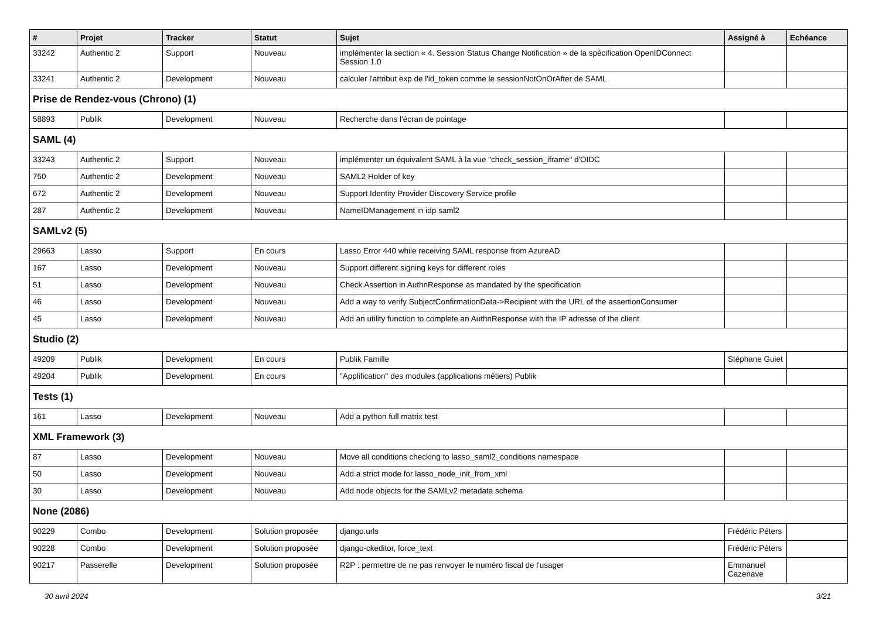| # | Projet | Tracker | Statut | Sujet | Assigné à | Echéance |
| --- | --- | --- | --- | --- | --- | --- |
| 33242 | Authentic 2 | Support | Nouveau | implémenter la section « 4. Session Status Change Notification » de la spécification OpenIDConnect Session 1.0 | | |
| 33241 | Authentic 2 | Development | Nouveau | calculer l'attribut exp de l'id_token comme le sessionNotOnOrAfter de SAML | | |
| Prise de Rendez-vous (Chrono) (1) | | | | | | |
| 58893 | Publik | Development | Nouveau | Recherche dans l'écran de pointage | | |
| SAML (4) | | | | | | |
| 33243 | Authentic 2 | Support | Nouveau | implémenter un équivalent SAML à la vue "check_session_iframe" d'OIDC | | |
| 750 | Authentic 2 | Development | Nouveau | SAML2 Holder of key | | |
| 672 | Authentic 2 | Development | Nouveau | Support Identity Provider Discovery Service profile | | |
| 287 | Authentic 2 | Development | Nouveau | NameIDManagement in idp saml2 | | |
| SAMLv2 (5) | | | | | | |
| 29663 | Lasso | Support | En cours | Lasso Error 440 while receiving SAML response from AzureAD | | |
| 167 | Lasso | Development | Nouveau | Support different signing keys for different roles | | |
| 51 | Lasso | Development | Nouveau | Check Assertion in AuthnResponse as mandated by the specification | | |
| 46 | Lasso | Development | Nouveau | Add a way to verify SubjectConfirmationData->Recipient with the URL of the assertionConsumer | | |
| 45 | Lasso | Development | Nouveau | Add an utility function to complete an AuthnResponse with the IP adresse of the client | | |
| Studio (2) | | | | | | |
| 49209 | Publik | Development | En cours | Publik Famille | Stéphane Guiet | |
| 49204 | Publik | Development | En cours | "Applification" des modules (applications métiers) Publik | | |
| Tests (1) | | | | | | |
| 161 | Lasso | Development | Nouveau | Add a python full matrix test | | |
| XML Framework (3) | | | | | | |
| 87 | Lasso | Development | Nouveau | Move all conditions checking to lasso_saml2_conditions namespace | | |
| 50 | Lasso | Development | Nouveau | Add a strict mode for lasso_node_init_from_xml | | |
| 30 | Lasso | Development | Nouveau | Add node objects for the SAMLv2 metadata schema | | |
| None (2086) | | | | | | |
| 90229 | Combo | Development | Solution proposée | django.urls | Frédéric Péters | |
| 90228 | Combo | Development | Solution proposée | django-ckeditor, force_text | Frédéric Péters | |
| 90217 | Passerelle | Development | Solution proposée | R2P : permettre de ne pas renvoyer le numéro fiscal de l'usager | Emmanuel Cazenave | |
30 avril 2024 3/21